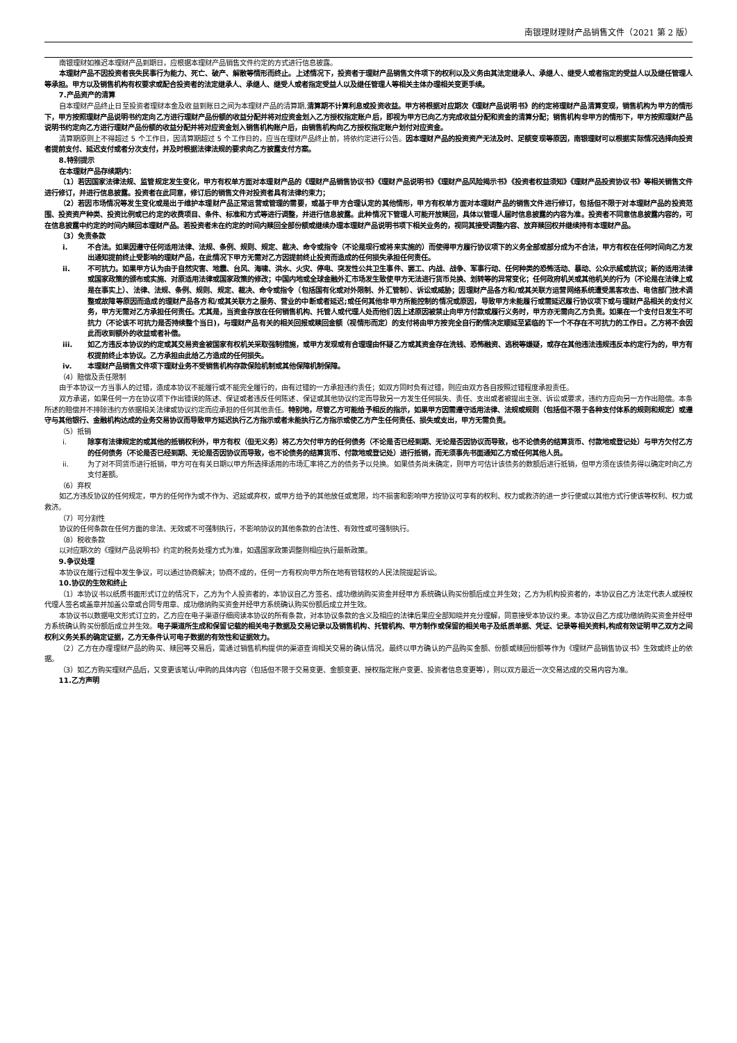南银理财理财产品销售文件（2021 第 2 版）
南银理财如推迟本理财产品到期日，应根据本理财产品销售文件约定的方式进行信息披露。
本理财产品不因投资者丧失民事行为能力、死亡、破产、解散等情形而终止。上述情况下，投资者于理财产品销售文件项下的权利以及义务由其法定继承人、承继人、继受人或者指定的受益人以及继任管理人等承担。甲方以及销售机构有权要求或配合投资者的法定继承人、承继人、继受人或者指定受益人以及继任管理人等相关主体办理相关变更手续。
7.产品资产的清算
自本理财产品终止日至投资者理财本金及收益到账日之间为本理财产品的清算期,清算期不计算利息或投资收益。甲方将根据对应期次《理财产品说明书》的约定将理财产品清算变现，销售机构为甲方的情形下，甲方按照理财产品说明书约定向乙方进行理财产品份额的收益分配并将对应资金划入乙方授权指定账户后，即视为甲方已向乙方完成收益分配和资金的清算分配；销售机构非甲方的情形下，甲方按照理财产品说明书约定向乙方进行理财产品份额的收益分配并将对应资金划入销售机构账户后，由销售机构向乙方授权指定账户划付对应资金。
清算期原则上不得超过 5 个工作日，因清算期超过 5 个工作日的，应当在理财产品终止前，将依约定进行公告。因本理财产品的投资资产无法及时、足额变现等原因，南银理财可以根据实际情况选择向投资者提前支付、延迟支付或者分次支付，并及时根据法律法规的要求向乙方披露支付方案。
8.特别提示
在本理财产品存续期内：
（1）若因国家法律法规、监管规定发生变化，甲方有权单方面对本理财产品的《理财产品销售协议书》《理财产品说明书》《理财产品风险揭示书》《投资者权益须知》《理财产品投资协议书》等相关销售文件进行修订，并进行信息披露。投资者在此同意，修订后的销售文件对投资者具有法律约束力；
（2）若因市场情况等发生变化或是出于维护本理财产品正常运营或管理的需要，或基于甲方合理认定的其他情形，甲方有权单方面对本理财产品的销售文件进行修订，包括但不限于对本理财产品的投资范围、投资资产种类、投资比例或已约定的收费项目、条件、标准和方式等进行调整，并进行信息披露。此种情况下管理人可能开放赎回，具体以管理人届时信息披露的内容为准。投资者不同意信息披露内容的，可在信息披露中约定的时间内赎回本理财产品。若投资者未在约定的时间内赎回全部份额或继续办理本理财产品说明书项下相关业务的，视同其接受调整内容、放弃赎回权并继续持有本理财产品。
（3）免责条款
i. 不合法。如果因遵守任何适用法律、法规、条例、规则、规定、裁决、命令或指令（不论是现行或将来实施的）而使得甲方履行协议项下的义务全部或部分成为不合法，甲方有权在任何时间向乙方发出通知提前终止受影响的理财产品，在此情况下甲方无需对乙方因提前终止投资而造成的任何损失承担任何责任。
ii. 不可抗力。如果甲方认为由于自然灾害、地震、台风、海啸、洪水、火灾、停电、突发性公共卫生事件、罢工、内战、战争、军事行动、任何种类的恐怖活动、暴动、公众示威或抗议；新的适用法律或国家政策的颁布或实施、对原适用法律或国家政策的修改；中国内地或全球金融外汇市场发生致使甲方无法进行货币兑换、划转等的异常变化；任何政府机关或其他机关的行为（不论是在法律上或是在事实上）、法律、法规、条例、规则、规定、裁决、命令或指令（包括国有化或对外限制、外汇管制）、诉讼或威胁；因理财产品各方和/或其关联方运营网络系统遭受黑客攻击、电信部门技术调整或故障等原因而造成的理财产品各方和/或其关联方之服务、营业的中断或者延迟;或任何其他非甲方所能控制的情况或原因，导致甲方未能履行或需延迟履行协议项下或与理财产品相关的支付义务，甲方无需对乙方承担任何责任。尤其是，当资金存放在任何销售机构、托管人或代理人处而他们因上述原因被禁止向甲方付款或履行义务时，甲方亦无需向乙方负责。如果在一个支付日发生不可抗力（不论该不可抗力是否持续整个当日)，与理财产品有关的相关回报或赎回金额（视情形而定）的支付将由甲方按完全自行酌情决定顺延至紧临的下一个不存在不可抗力的工作日。乙方将不会因此而收到额外的收益或者补偿。
iii. 如乙方违反本协议的约定或其交易资金被国家有权机关采取强制措施，或甲方发现或有合理理由怀疑乙方或其资金存在洗钱、恐怖融资、逃税等嫌疑，或存在其他违法违规违反本约定行为的，甲方有权提前终止本协议。乙方承担由此给乙方造成的任何损失。
iv. 本理财产品销售文件项下理财业务不受销售机构存款保险机制或其他保障机制保障。
（4）赔偿及责任限制
由于本协议一方当事人的过错，造成本协议不能履行或不能完全履行的，由有过错的一方承担违约责任；如双方同时负有过错，则应由双方各自按照过错程度承担责任。
双方承诺，如果任何一方在协议项下作出错误的陈述、保证或者违反任何陈述、保证或其他协议约定而导致另一方发生任何损失、责任、支出或者被提出主张、诉讼或要求，违约方应向另一方作出赔偿。本条所述的赔偿并不排除违约方依据相关法律或协议约定而应承担的任何其他责任。特别地，尽管乙方可能给予相反的指示，如果甲方因需遵守适用法律、法规或规则（包括但不限于各种支付体系的规则和规定）或遵守与其他银行、金融机构达成的业务交易协议而导致甲方延迟执行乙方指示或者未能执行乙方指示或使乙方产生任何责任、损失或支出，甲方无需负责。
（5）抵销
i. 除享有法律规定的或其他的抵销权利外，甲方有权（但无义务）将乙方欠付甲方的任何债务（不论是否已经到期、无论是否因协议而导致，也不论债务的结算货币、付款地或登记处）与甲方欠付乙方的任何债务（不论是否已经到期、无论是否因协议而导致，也不论债务的结算货币、付款地或登记处）进行抵销，而无须事先书面通知乙方或任何其他人员。
ii. 为了对不同货币进行抵销，甲方可在有关日期以甲方所选择适用的市场汇率将乙方的债务予以兑换。如果债务尚未确定，则甲方可估计该债务的数额后进行抵销，但甲方须在该债务得以确定时向乙方支付差额。
（6）弃权
如乙方违反协议的任何规定，甲方的任何作为或不作为、迟延或弃权，或甲方给予的其他放任或宽限，均不损害和影响甲方按协议可享有的权利、权力或救济的进一步行使或以其他方式行使该等权利、权力或救济。
（7）可分割性
协议的任何条款在任何方面的非法、无效或不可强制执行，不影响协议的其他条款的合法性、有效性或可强制执行。
（8）税收条款
以对应期次的《理财产品说明书》约定的税务处理方式为准，如遇国家政策调整则相应执行最新政策。
9.争议处理
本协议在履行过程中发生争议，可以通过协商解决；协商不成的，任何一方有权向甲方所在地有管辖权的人民法院提起诉讼。
10.协议的生效和终止
（1）本协议书以纸质书面形式订立的情况下，乙方为个人投资者的，本协议自乙方签名、成功缴纳购买资金并经甲方系统确认购买份额后成立并生效；乙方为机构投资者的，本协议自乙方法定代表人或授权代理人签名或盖章并加盖公章或合同专用章、成功缴纳购买资金并经甲方系统确认购买份额后成立并生效。
本协议书以数据电文形式订立的，乙方应在电子渠道仔细阅读本协议的所有条款，对本协议条款的含义及相应的法律后果应全部知晓并充分理解，同意接受本协议约束。本协议自乙方成功缴纳购买资金并经甲方系统确认购买份额后成立并生效。电子渠道所生成和保留记载的相关电子数据及交易记录以及销售机构、托管机构、甲方制作或保留的相关电子及纸质单据、凭证、记录等相关资料,构成有效证明甲乙双方之间权利义务关系的确定证据，乙方无条件认可电子数据的有效性和证据效力。
（2）乙方在办理理财产品的购买、赎回等交易后，需通过销售机构提供的渠道查询相关交易的确认情况，最终以甲方确认的产品购买金额、份额或赎回份额等作为《理财产品销售协议书》生效或终止的依据。
（3）如乙方购买理财产品后，又变更该笔认/申购的具体内容（包括但不限于交易变更、金额变更、授权指定账户变更、投资者信息变更等），则以双方最近一次交易达成的交易内容为准。
11.乙方声明